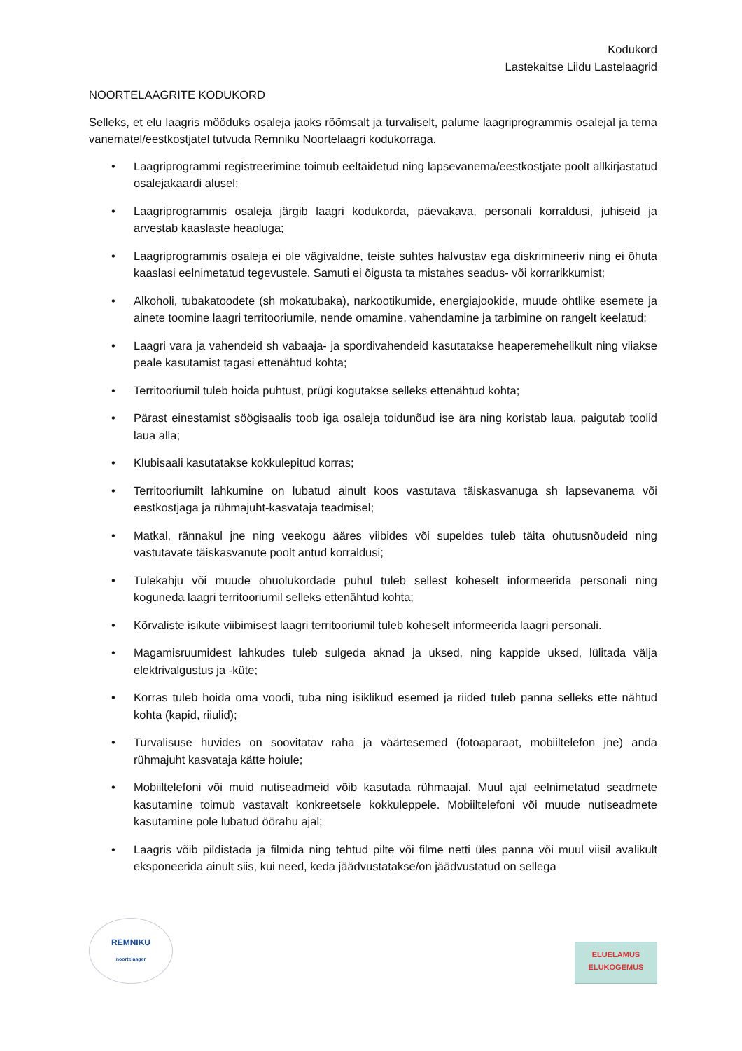Kodukord
Lastekaitse Liidu Lastelaagrid
NOORTELAAGRITE KODUKORD
Selleks, et elu laagris mööduks osaleja jaoks rõõmsalt ja turvaliselt, palume laagriprogrammis osalejal ja tema vanematel/eestkostjatel tutvuda Remniku Noortelaagri kodukorraga.
• Laagriprogrammi registreerimine toimub eeltäidetud ning lapsevanema/eestkostjate poolt allkirjastatud osalejakaardi alusel;
• Laagriprogrammis osaleja järgib laagri kodukorda, päevakava, personali korraldusi, juhiseid ja arvestab kaaslaste heaoluga;
• Laagriprogrammis osaleja ei ole vägivaldne, teiste suhtes halvustav ega diskrimineeriv ning ei õhuta kaaslasi eelnimetatud tegevustele. Samuti ei õigusta ta mistahes seadus- või korrarikkumist;
• Alkoholi, tubakatoodete (sh mokatubaka), narkootikumide, energiajookide, muude ohtlike esemete ja ainete toomine laagri territooriumile, nende omamine, vahendamine ja tarbimine on rangelt keelatud;
• Laagri vara ja vahendeid sh vabaaja- ja spordivahendeid kasutatakse heaperemehelikult ning viiakse peale kasutamist tagasi ettenähtud kohta;
• Territooriumil tuleb hoida puhtust, prügi kogutakse selleks ettenähtud kohta;
• Pärast einestamist söögisaalis toob iga osaleja toidunõud ise ära ning koristab laua, paigutab toolid laua alla;
• Klubisaali kasutatakse kokkulepitud korras;
• Territooriumilt lahkumine on lubatud ainult koos vastutava täiskasvanuga sh lapsevanema või eestkostjaga ja rühmajuht-kasvataja teadmisel;
• Matkal, rännakul jne ning veekogu ääres viibides või supeldes tuleb täita ohutusnõudeid ning vastutavate täiskasvanute poolt antud korraldusi;
• Tulekahju või muude ohuolukordade puhul tuleb sellest koheselt informeerida personali ning koguneda laagri territooriumil selleks ettenähtud kohta;
• Kõrvaliste isikute viibimisest laagri territooriumil tuleb koheselt informeerida laagri personali.
• Magamisruumidest lahkudes tuleb sulgeda aknad ja uksed, ning kappide uksed, lülitada välja elektrivalgustus ja -küte;
• Korras tuleb hoida oma voodi, tuba ning isiklikud esemed ja riided tuleb panna selleks ette nähtud kohta (kapid, riiulid);
• Turvalisuse huvides on soovitatav raha ja väärtesemed (fotoaparaat, mobiiltelefon jne) anda rühmajuht kasvataja kätte hoiule;
• Mobiiltelefoni või muid nutiseadmeid võib kasutada rühmaajal. Muul ajal eelnimetatud seadmete kasutamine toimub vastavalt konkreetsele kokkuleppele. Mobiiltelefoni või muude nutiseadmete kasutamine pole lubatud öörahu ajal;
• Laagris võib pildistada ja filmida ning tehtud pilte või filme netti üles panna või muul viisil avalikult eksponeerida ainult siis, kui need, keda jäädvustatakse/on jäädvustatud on sellega
REMNIKU
noortelaager
ELUELAMUS
ELUKOGEMUS